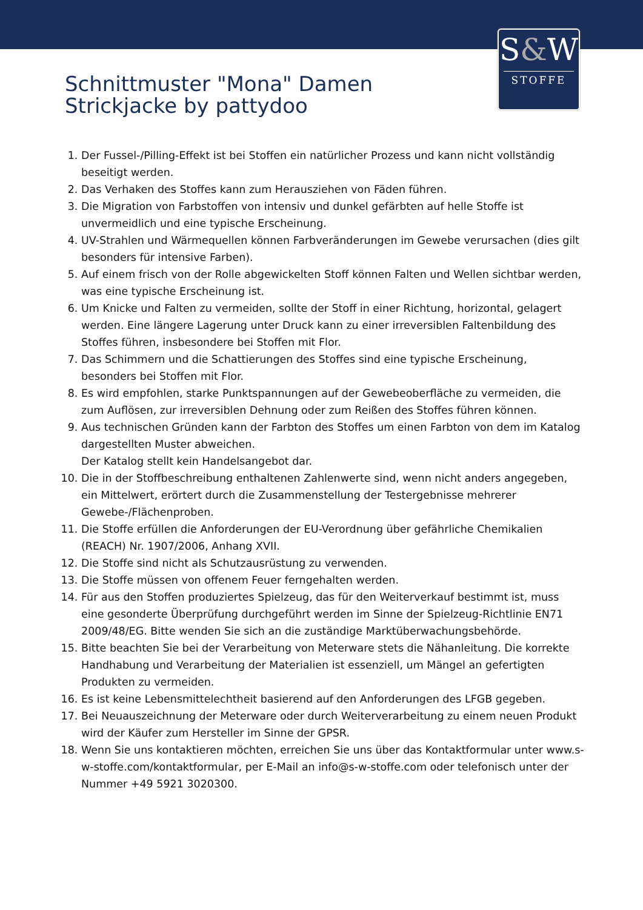S&W
STOFFE
Schnittmuster "Mona" Damen
Strickjacke by pattydoo
1. Der Fussel-/Pilling-Effekt ist bei Stoffen ein natürlicher Prozess und kann nicht vollständig beseitigt werden.
2. Das Verhaken des Stoffes kann zum Herausziehen von Fäden führen.
3. Die Migration von Farbstoffen von intensiv und dunkel gefärbten auf helle Stoffe ist unvermeidlich und eine typische Erscheinung.
4. UV-Strahlen und Wärmequellen können Farbveränderungen im Gewebe verursachen (dies gilt besonders für intensive Farben).
5. Auf einem frisch von der Rolle abgewickelten Stoff können Falten und Wellen sichtbar werden, was eine typische Erscheinung ist.
6. Um Knicke und Falten zu vermeiden, sollte der Stoff in einer Richtung, horizontal, gelagert werden. Eine längere Lagerung unter Druck kann zu einer irreversiblen Faltenbildung des Stoffes führen, insbesondere bei Stoffen mit Flor.
7. Das Schimmern und die Schattierungen des Stoffes sind eine typische Erscheinung, besonders bei Stoffen mit Flor.
8. Es wird empfohlen, starke Punktspannungen auf der Gewebeoberfläche zu vermeiden, die zum Auflösen, zur irreversiblen Dehnung oder zum Reißen des Stoffes führen können.
9. Aus technischen Gründen kann der Farbton des Stoffes um einen Farbton von dem im Katalog dargestellten Muster abweichen.
Der Katalog stellt kein Handelsangebot dar.
10. Die in der Stoffbeschreibung enthaltenen Zahlenwerte sind, wenn nicht anders angegeben, ein Mittelwert, erörtert durch die Zusammenstellung der Testergebnisse mehrerer Gewebe-/Flächenproben.
11. Die Stoffe erfüllen die Anforderungen der EU-Verordnung über gefährliche Chemikalien (REACH) Nr. 1907/2006, Anhang XVII.
12. Die Stoffe sind nicht als Schutzausrüstung zu verwenden.
13. Die Stoffe müssen von offenem Feuer ferngehalten werden.
14. Für aus den Stoffen produziertes Spielzeug, das für den Weiterverkauf bestimmt ist, muss eine gesonderte Überprüfung durchgeführt werden im Sinne der Spielzeug-Richtlinie EN71 2009/48/EG. Bitte wenden Sie sich an die zuständige Marktüberwachungsbehörde.
15. Bitte beachten Sie bei der Verarbeitung von Meterware stets die Nähanleitung. Die korrekte Handhabung und Verarbeitung der Materialien ist essenziell, um Mängel an gefertigten Produkten zu vermeiden.
16. Es ist keine Lebensmittelechtheit basierend auf den Anforderungen des LFGB gegeben.
17. Bei Neuauszeichnung der Meterware oder durch Weiterverarbeitung zu einem neuen Produkt wird der Käufer zum Hersteller im Sinne der GPSR.
18. Wenn Sie uns kontaktieren möchten, erreichen Sie uns über das Kontaktformular unter www.s-w-stoffe.com/kontaktformular, per E-Mail an info@s-w-stoffe.com oder telefonisch unter der Nummer +49 5921 3020300.